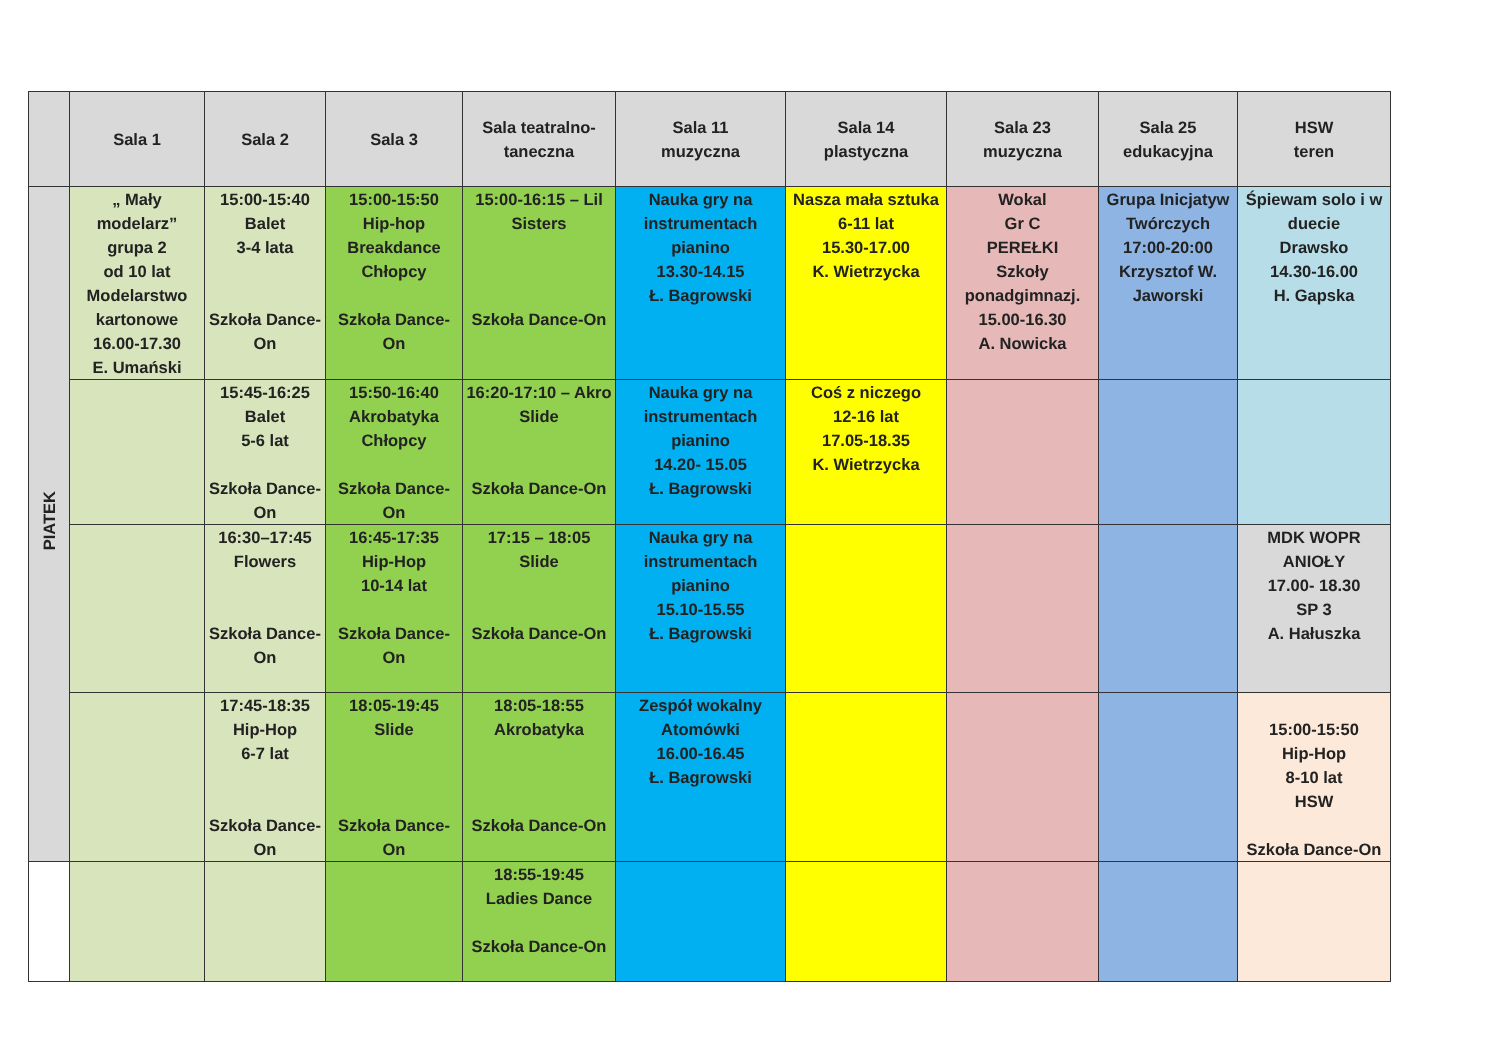| | Sala 1 | Sala 2 | Sala 3 | Sala teatralno-taneczna | Sala 11 muzyczna | Sala 14 plastyczna | Sala 23 muzyczna | Sala 25 edukacyjna | HSW teren |
| --- | --- | --- | --- | --- | --- | --- | --- | --- | --- |
| PIATEK | „ Mały modelarz” grupa 2 od 10 lat Modelarstwo kartonowe 16.00-17.30 E. Umański | 15:00-15:40 Balet 3-4 lata Szkoła Dance-On | 15:00-15:50 Hip-hop Breakdance Chłopcy Szkoła Dance-On | 15:00-16:15 – Lil Sisters Szkoła Dance-On | Nauka gry na instrumentach pianino 13.30-14.15 Ł. Bagrowski | Nasza mała sztuka 6-11 lat 15.30-17.00 K. Wietrzycka | Wokal Gr C PEREŁKI Szkoły ponadgimnazj. 15.00-16.30 A. Nowicka | Grupa Inicjatyw Twórczych 17:00-20:00 Krzysztof W. Jaworski | Śpiewam solo i w duecie Drawsko 14.30-16.00 H. Gapska |
| | | 15:45-16:25 Balet 5-6 lat Szkoła Dance-On | 15:50-16:40 Akrobatyka Chłopcy Szkoła Dance-On | 16:20-17:10 – Akro Slide Szkoła Dance-On | Nauka gry na instrumentach pianino 14.20- 15.05 Ł. Bagrowski | Coś z niczego 12-16 lat 17.05-18.35 K. Wietrzycka | | | |
| | | 16:30–17:45 Flowers Szkoła Dance-On | 16:45-17:35 Hip-Hop 10-14 lat Szkoła Dance-On | 17:15 – 18:05 Slide Szkoła Dance-On | Nauka gry na instrumentach pianino 15.10-15.55 Ł. Bagrowski | | | | MDK WOPR ANIOŁY 17.00- 18.30 SP 3 A. Hałuszka |
| | | 17:45-18:35 Hip-Hop 6-7 lat Szkoła Dance-On | 18:05-19:45 Slide Szkoła Dance-On | 18:05-18:55 Akrobatyka Szkoła Dance-On | Zespół wokalny Atomówki 16.00-16.45 Ł. Bagrowski | | | | 15:00-15:50 Hip-Hop 8-10 lat HSW Szkoła Dance-On |
| | | | | 18:55-19:45 Ladies Dance Szkoła Dance-On | | | | | |